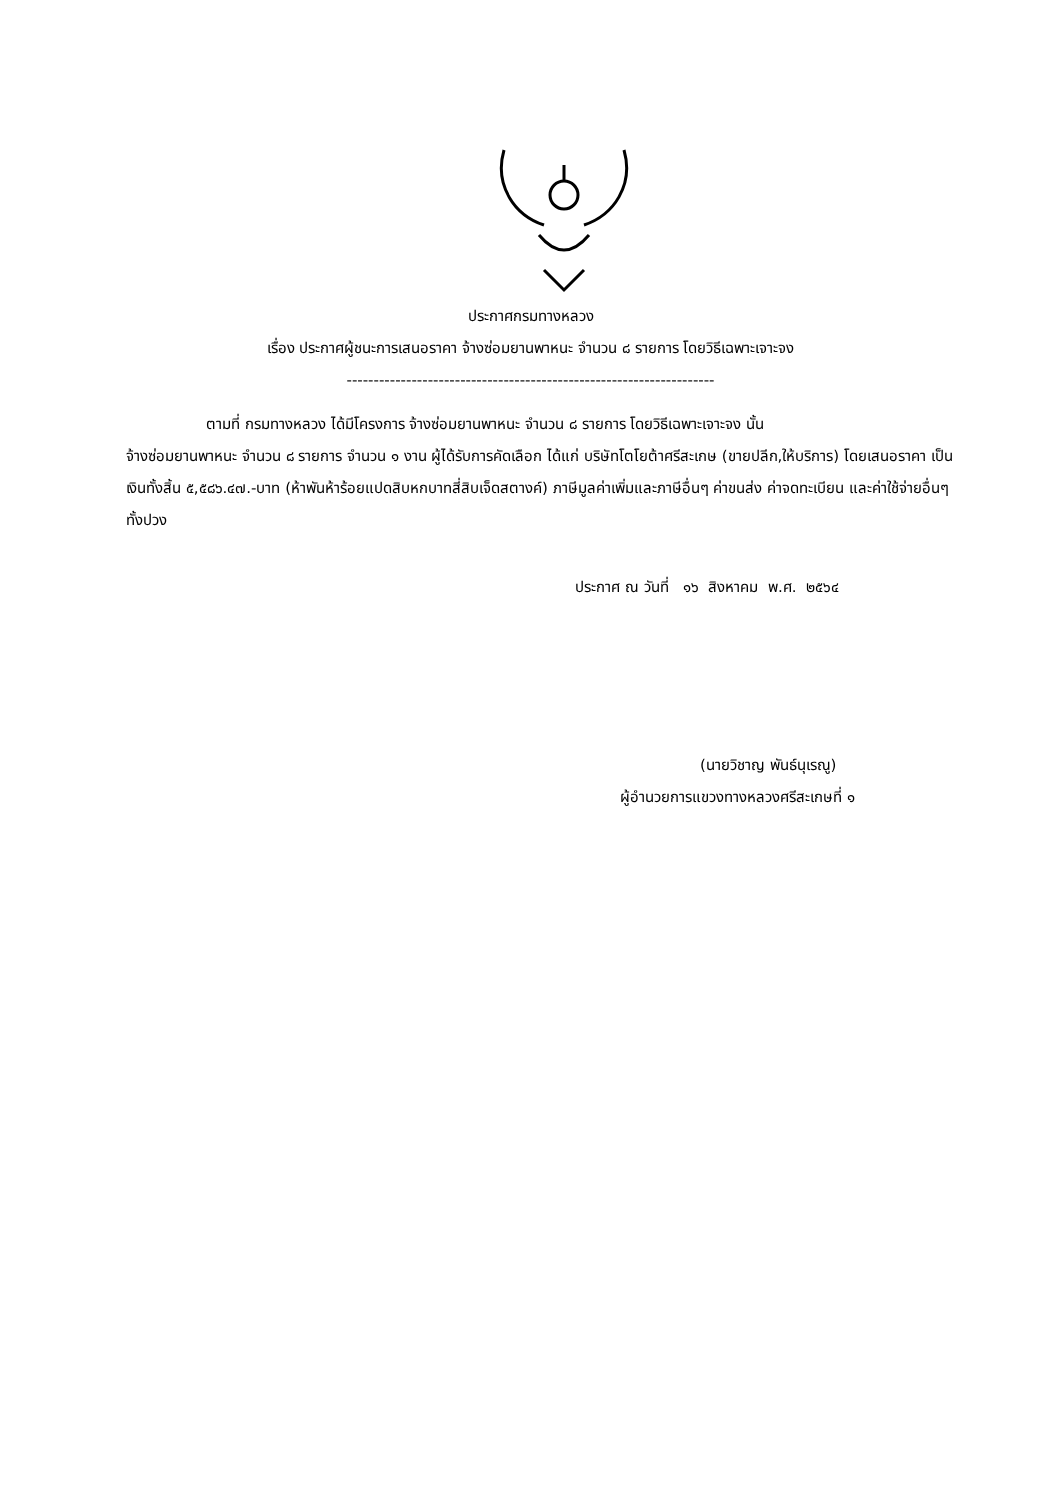ประกาศกรมทางหลวง
เรื่อง ประกาศผู้ชนะการเสนอราคา จ้างซ่อมยานพาหนะ จำนวน ๘ รายการ โดยวิธีเฉพาะเจาะจง
--------------------------------------------------------------------
ตามที่ กรมทางหลวง ได้มีโครงการ จ้างซ่อมยานพาหนะ จำนวน ๘ รายการ โดยวิธีเฉพาะเจาะจง นั้น
จ้างซ่อมยานพาหนะ จำนวน ๘ รายการ จำนวน ๑ งาน ผู้ได้รับการคัดเลือก ได้แก่ บริษัทโตโยต้าศรีสะเกษ (ขายปลีก,ให้บริการ) โดยเสนอราคา เป็นเงินทั้งสิ้น ๕,๕๘๖.๔๗.-บาท (ห้าพันห้าร้อยแปดสิบหกบาทสี่สิบเจ็ดสตางค์) ภาษีมูลค่าเพิ่มและภาษีอื่นๆ ค่าขนส่ง ค่าจดทะเบียน และค่าใช้จ่ายอื่นๆ ทั้งปวง
ประกาศ ณ วันที่ ๑๖ สิงหาคม พ.ศ. ๒๕๖๔
(นายวิชาญ พันธ์นุเรณู)
ผู้อำนวยการแขวงทางหลวงศรีสะเกษที่ ๑